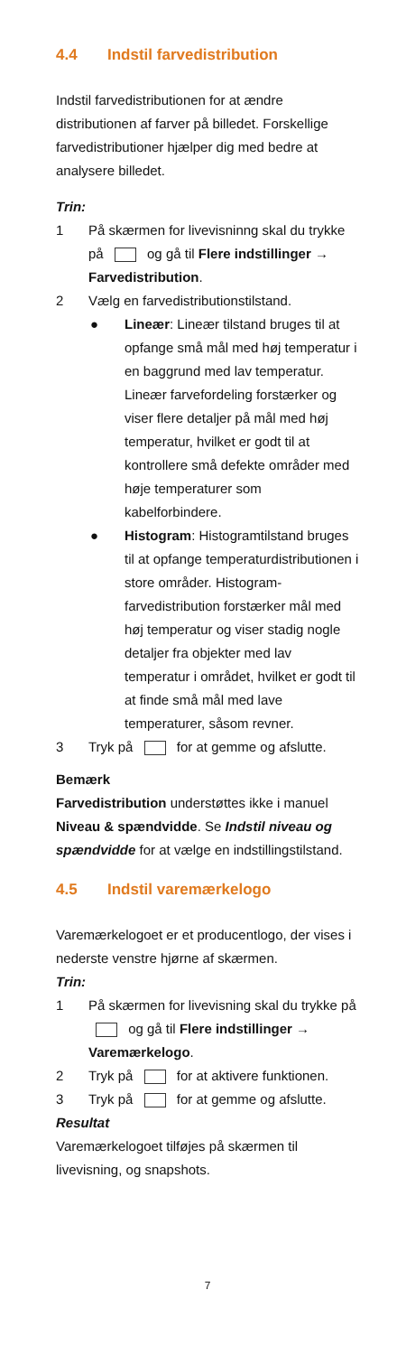4.4 Indstil farvedistribution
Indstil farvedistributionen for at ændre distributionen af farver på billedet. Forskellige farvedistributioner hjælper dig med bedre at analysere billedet.
Trin:
1 På skærmen for livevisninng skal du trykke på og gå til Flere indstillinger → Farvedistribution.
2 Vælg en farvedistributionstilstand.
● Lineær: Lineær tilstand bruges til at opfange små mål med høj temperatur i en baggrund med lav temperatur. Lineær farvefordeling forstærker og viser flere detaljer på mål med høj temperatur, hvilket er godt til at kontrollere små defekte områder med høje temperaturer som kabelforbindere.
● Histogram: Histogramtilstand bruges til at opfange temperaturdistributionen i store områder. Histogram-farvedistribution forstærker mål med høj temperatur og viser stadig nogle detaljer fra objekter med lav temperatur i området, hvilket er godt til at finde små mål med lave temperaturer, såsom revner.
3 Tryk på for at gemme og afslutte.
Bemærk
Farvedistribution understøttes ikke i manuel Niveau & spændvidde. Se Indstil niveau og spændvidde for at vælge en indstillingstilstand.
4.5 Indstil varemærkelogo
Varemærkelogoet er et producentlogo, der vises i nederste venstre hjørne af skærmen.
Trin:
1 På skærmen for livevisning skal du trykke på og gå til Flere indstillinger → Varemærkelogo.
2 Tryk på for at aktivere funktionen.
3 Tryk på for at gemme og afslutte.
Resultat
Varemærkelogoet tilføjes på skærmen til livevisning, og snapshots.
7